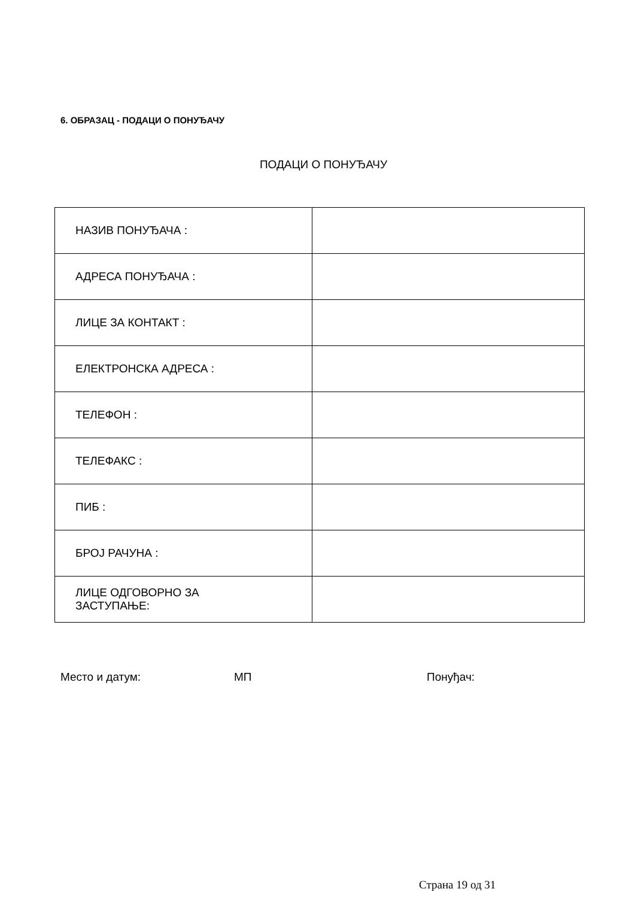6. ОБРАЗАЦ - ПОДАЦИ О ПОНУЂАЧУ
ПОДАЦИ О ПОНУЂАЧУ
| НАЗИВ ПОНУЂАЧА : | |
| АДРЕСА ПОНУЂАЧА : | |
| ЛИЦЕ ЗА КОНТАКТ : | |
| ЕЛЕКТРОНСКА АДРЕСА : | |
| ТЕЛЕФОН : | |
| ТЕЛЕФАКС : | |
| ПИБ : | |
| БРОЈ РАЧУНА : | |
| ЛИЦЕ ОДГОВОРНО ЗА ЗАСТУПАЊЕ: | |
Место и датум: МП Понуђач:
Страна 19 од 31